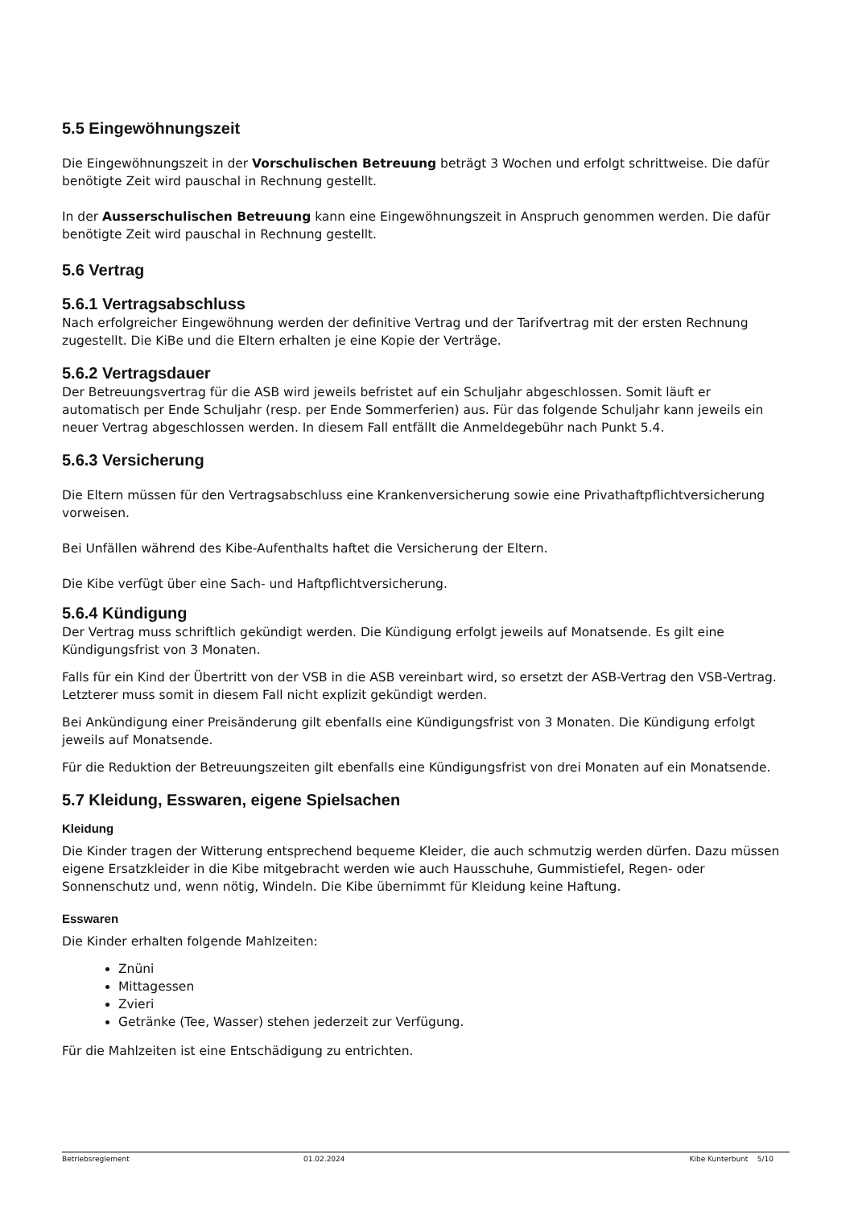5.5 Eingewöhnungszeit
Die Eingewöhnungszeit in der Vorschulischen Betreuung beträgt 3 Wochen und erfolgt schrittweise. Die dafür benötigte Zeit wird pauschal in Rechnung gestellt.
In der Ausserschulischen Betreuung kann eine Eingewöhnungszeit in Anspruch genommen werden. Die dafür benötigte Zeit wird pauschal in Rechnung gestellt.
5.6 Vertrag
5.6.1 Vertragsabschluss
Nach erfolgreicher Eingewöhnung werden der definitive Vertrag und der Tarifvertrag mit der ersten Rechnung zugestellt. Die KiBe und die Eltern erhalten je eine Kopie der Verträge.
5.6.2 Vertragsdauer
Der Betreuungsvertrag für die ASB wird jeweils befristet auf ein Schuljahr abgeschlossen. Somit läuft er automatisch per Ende Schuljahr (resp. per Ende Sommerferien) aus. Für das folgende Schuljahr kann jeweils ein neuer Vertrag abgeschlossen werden. In diesem Fall entfällt die Anmeldegebühr nach Punkt 5.4.
5.6.3 Versicherung
Die Eltern müssen für den Vertragsabschluss eine Krankenversicherung sowie eine Privathaftpflichtversicherung vorweisen.
Bei Unfällen während des Kibe-Aufenthalts haftet die Versicherung der Eltern.
Die Kibe verfügt über eine Sach- und Haftpflichtversicherung.
5.6.4 Kündigung
Der Vertrag muss schriftlich gekündigt werden. Die Kündigung erfolgt jeweils auf Monatsende. Es gilt eine Kündigungsfrist von 3 Monaten.
Falls für ein Kind der Übertritt von der VSB in die ASB vereinbart wird, so ersetzt der ASB-Vertrag den VSB-Vertrag. Letzterer muss somit in diesem Fall nicht explizit gekündigt werden.
Bei Ankündigung einer Preisänderung gilt ebenfalls eine Kündigungsfrist von 3 Monaten. Die Kündigung erfolgt jeweils auf Monatsende.
Für die Reduktion der Betreuungszeiten gilt ebenfalls eine Kündigungsfrist von drei Monaten auf ein Monatsende.
5.7 Kleidung, Esswaren, eigene Spielsachen
Kleidung
Die Kinder tragen der Witterung entsprechend bequeme Kleider, die auch schmutzig werden dürfen. Dazu müssen eigene Ersatzkleider in die Kibe mitgebracht werden wie auch Hausschuhe, Gummistiefel, Regen- oder Sonnenschutz und, wenn nötig, Windeln. Die Kibe übernimmt für Kleidung keine Haftung.
Esswaren
Die Kinder erhalten folgende Mahlzeiten:
Znüni
Mittagessen
Zvieri
Getränke (Tee, Wasser) stehen jederzeit zur Verfügung.
Für die Mahlzeiten ist eine Entschädigung zu entrichten.
Betriebsreglement 01.02.2024 Kibe Kunterbunt 5/10